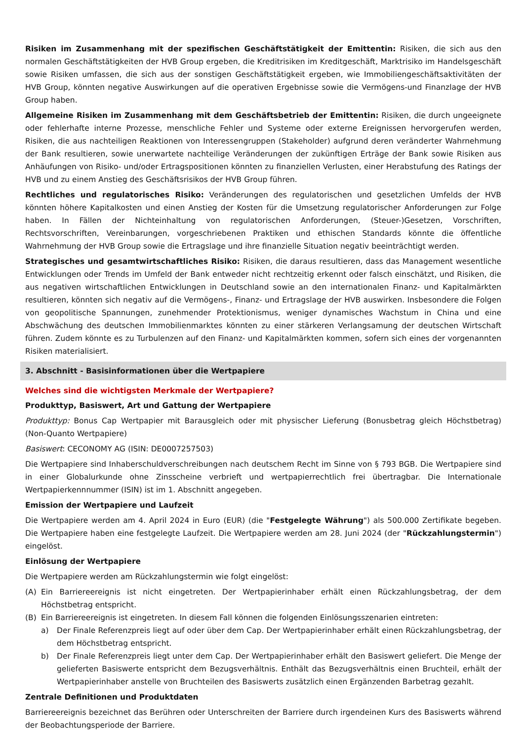Risiken im Zusammenhang mit der spezifischen Geschäftstätigkeit der Emittentin: Risiken, die sich aus den normalen Geschäftstätigkeiten der HVB Group ergeben, die Kreditrisiken im Kreditgeschäft, Marktrisiko im Handelsgeschäft sowie Risiken umfassen, die sich aus der sonstigen Geschäftstätigkeit ergeben, wie Immobiliengeschäftsaktivitäten der HVB Group, könnten negative Auswirkungen auf die operativen Ergebnisse sowie die Vermögens-und Finanzlage der HVB Group haben.
Allgemeine Risiken im Zusammenhang mit dem Geschäftsbetrieb der Emittentin: Risiken, die durch ungeeignete oder fehlerhafte interne Prozesse, menschliche Fehler und Systeme oder externe Ereignissen hervorgerufen werden, Risiken, die aus nachteiligen Reaktionen von Interessengruppen (Stakeholder) aufgrund deren veränderter Wahrnehmung der Bank resultieren, sowie unerwartete nachteilige Veränderungen der zukünftigen Erträge der Bank sowie Risiken aus Anhäufungen von Risiko- und/oder Ertragspositionen könnten zu finanziellen Verlusten, einer Herabstufung des Ratings der HVB und zu einem Anstieg des Geschäftsrisikos der HVB Group führen.
Rechtliches und regulatorisches Risiko: Veränderungen des regulatorischen und gesetzlichen Umfelds der HVB könnten höhere Kapitalkosten und einen Anstieg der Kosten für die Umsetzung regulatorischer Anforderungen zur Folge haben. In Fällen der Nichteinhaltung von regulatorischen Anforderungen, (Steuer-)Gesetzen, Vorschriften, Rechtsvorschriften, Vereinbarungen, vorgeschriebenen Praktiken und ethischen Standards könnte die öffentliche Wahrnehmung der HVB Group sowie die Ertragslage und ihre finanzielle Situation negativ beeinträchtigt werden.
Strategisches und gesamtwirtschaftliches Risiko: Risiken, die daraus resultieren, dass das Management wesentliche Entwicklungen oder Trends im Umfeld der Bank entweder nicht rechtzeitig erkennt oder falsch einschätzt, und Risiken, die aus negativen wirtschaftlichen Entwicklungen in Deutschland sowie an den internationalen Finanz- und Kapitalmärkten resultieren, könnten sich negativ auf die Vermögens-, Finanz- und Ertragslage der HVB auswirken. Insbesondere die Folgen von geopolitische Spannungen, zunehmender Protektionismus, weniger dynamisches Wachstum in China und eine Abschwächung des deutschen Immobilienmarktes könnten zu einer stärkeren Verlangsamung der deutschen Wirtschaft führen. Zudem könnte es zu Turbulenzen auf den Finanz- und Kapitalmärkten kommen, sofern sich eines der vorgenannten Risiken materialisiert.
3. Abschnitt - Basisinformationen über die Wertpapiere
Welches sind die wichtigsten Merkmale der Wertpapiere?
Produkttyp, Basiswert, Art und Gattung der Wertpapiere
Produkttyp: Bonus Cap Wertpapier mit Barausgleich oder mit physischer Lieferung (Bonusbetrag gleich Höchstbetrag) (Non-Quanto Wertpapiere)
Basiswert: CECONOMY AG (ISIN: DE0007257503)
Die Wertpapiere sind Inhaberschuldverschreibungen nach deutschem Recht im Sinne von § 793 BGB. Die Wertpapiere sind in einer Globalurkunde ohne Zinsscheine verbrieft und wertpapierrechtlich frei übertragbar. Die Internationale Wertpapierkennnummer (ISIN) ist im 1. Abschnitt angegeben.
Emission der Wertpapiere und Laufzeit
Die Wertpapiere werden am 4. April 2024 in Euro (EUR) (die "Festgelegte Währung") als 500.000 Zertifikate begeben. Die Wertpapiere haben eine festgelegte Laufzeit. Die Wertpapiere werden am 28. Juni 2024 (der "Rückzahlungstermin") eingelöst.
Einlösung der Wertpapiere
Die Wertpapiere werden am Rückzahlungstermin wie folgt eingelöst:
(A) Ein Barriereereignis ist nicht eingetreten. Der Wertpapierinhaber erhält einen Rückzahlungsbetrag, der dem Höchstbetrag entspricht.
(B) Ein Barriereereignis ist eingetreten. In diesem Fall können die folgenden Einlösungsszenarien eintreten:
a) Der Finale Referenzpreis liegt auf oder über dem Cap. Der Wertpapierinhaber erhält einen Rückzahlungsbetrag, der dem Höchstbetrag entspricht.
b) Der Finale Referenzpreis liegt unter dem Cap. Der Wertpapierinhaber erhält den Basiswert geliefert. Die Menge der gelieferten Basiswerte entspricht dem Bezugsverhältnis. Enthält das Bezugsverhältnis einen Bruchteil, erhält der Wertpapierinhaber anstelle von Bruchteilen des Basiswerts zusätzlich einen Ergänzenden Barbetrag gezahlt.
Zentrale Definitionen und Produktdaten
Barriereereignis bezeichnet das Berühren oder Unterschreiten der Barriere durch irgendeinen Kurs des Basiswerts während der Beobachtungsperiode der Barriere.